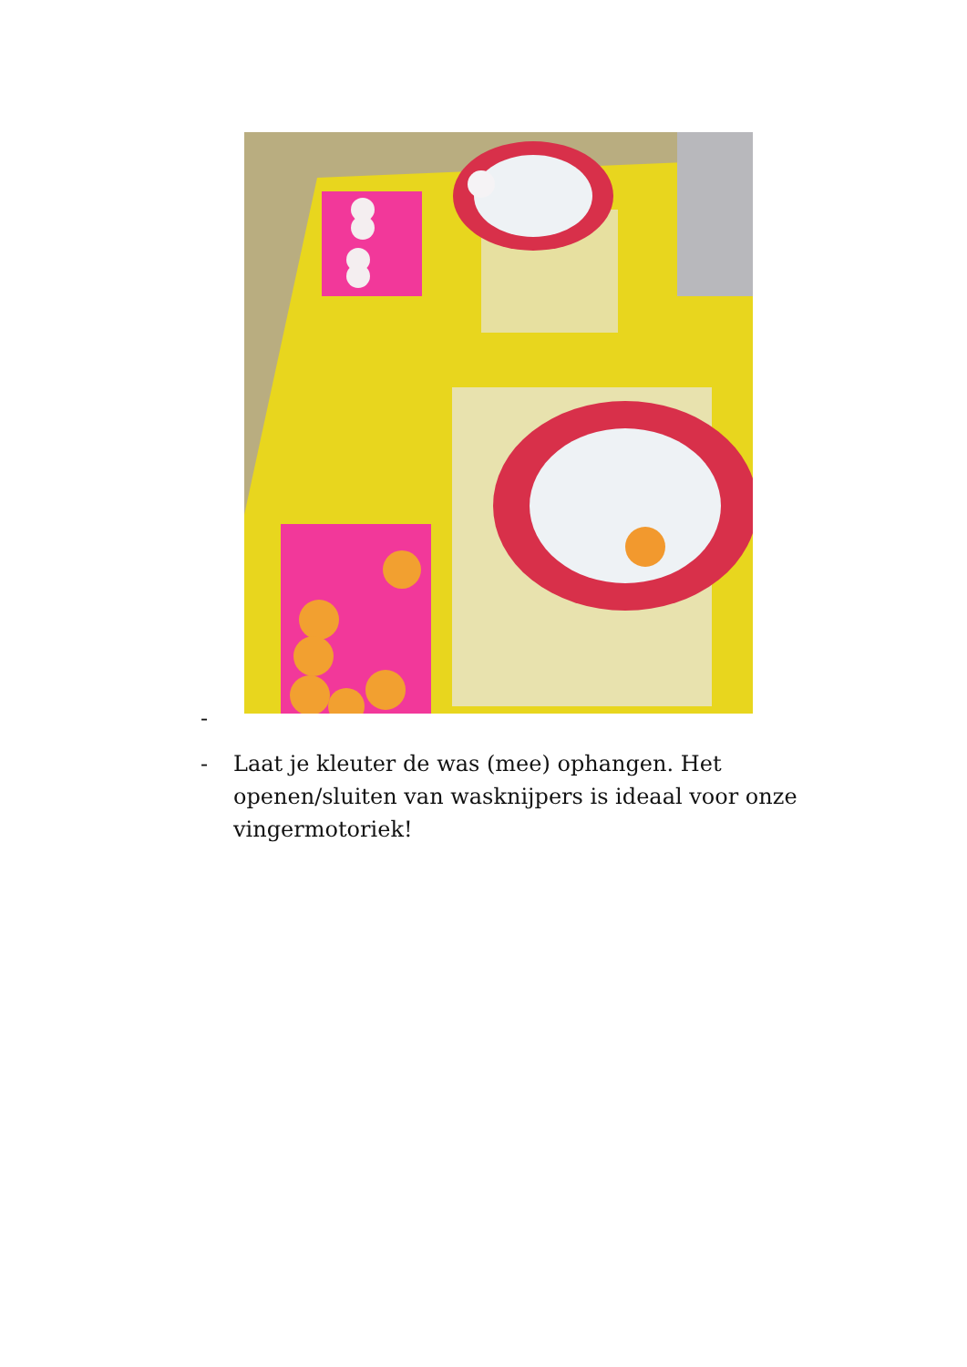-
- Laat je kleuter de was (mee) ophangen. Het openen/sluiten van wasknijpers is ideaal voor onze vingermotoriek!